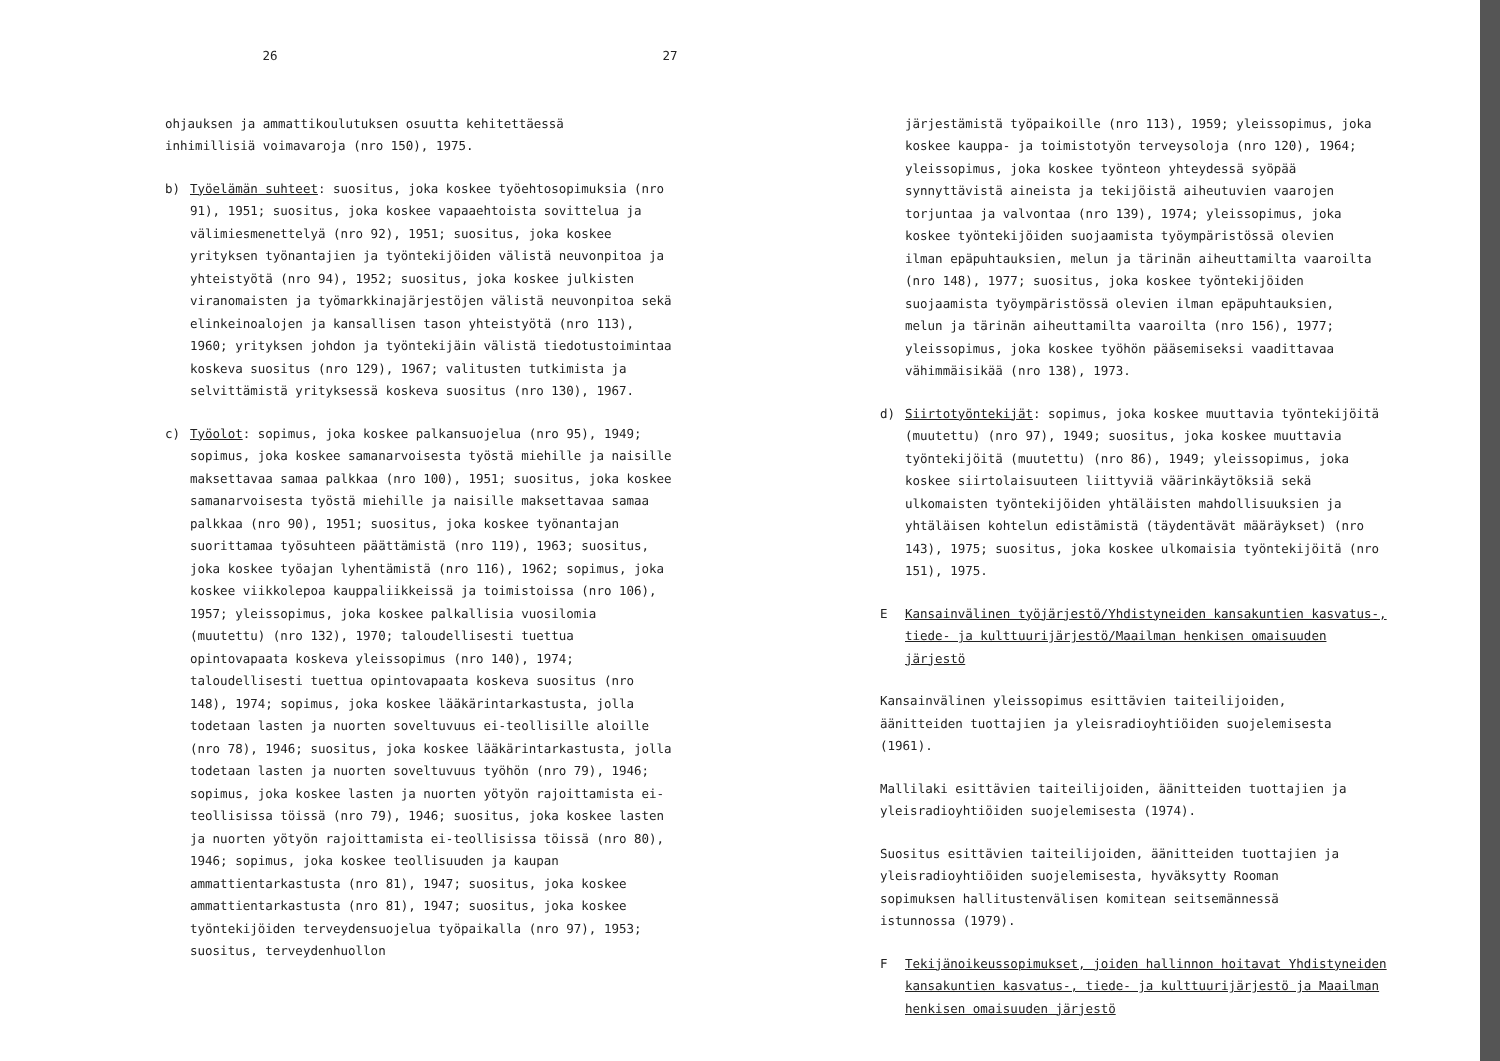26
ohjauksen ja ammattikoulutuksen osuutta kehitettäessä inhimillisiä voimavaroja (nro 150), 1975.
b) Työelämän suhteet: suositus, joka koskee työehtosopimuksia (nro 91), 1951; suositus, joka koskee vapaaehtoista sovittelua ja välimiesmenettelyä (nro 92), 1951; suositus, joka koskee yrityksen työnantajien ja työntekijöiden välistä neuvonpitoa ja yhteistyötä (nro 94), 1952; suositus, joka koskee julkisten viranomaisten ja työmarkkinajärjestöjen välistä neuvonpitoa sekä elinkeinoalojen ja kansallisen tason yhteistyötä (nro 113), 1960; yrityksen johdon ja työntekijäin välistä tiedotustoimintaa koskeva suositus (nro 129), 1967; valitusten tutkimista ja selvittämistä yrityksessä koskeva suositus (nro 130), 1967.
c) Työolot: sopimus, joka koskee palkansuojelua (nro 95), 1949; sopimus, joka koskee samanarvoisesta työstä miehille ja naisille maksettavaa samaa palkkaa (nro 100), 1951; suositus, joka koskee samanarvoisesta työstä miehille ja naisille maksettavaa samaa palkkaa (nro 90), 1951; suositus, joka koskee työnantajan suorittamaa työsuhteen päättämistä (nro 119), 1963; suositus, joka koskee työajan lyhentämistä (nro 116), 1962; sopimus, joka koskee viikkolepoa kauppaliikkeissä ja toimistoissa (nro 106), 1957; yleissopimus, joka koskee palkallisia vuosilomia (muutettu) (nro 132), 1970; taloudellisesti tuettua opintovapaata koskeva yleissopimus (nro 140), 1974; taloudellisesti tuettua opintovapaata koskeva suositus (nro 148), 1974; sopimus, joka koskee lääkärintarkastusta, jolla todetaan lasten ja nuorten soveltuvuus ei-teollisille aloille (nro 78), 1946; suositus, joka koskee lääkärintarkastusta, jolla todetaan lasten ja nuorten soveltuvuus työhön (nro 79), 1946; sopimus, joka koskee lasten ja nuorten yötyön rajoittamista ei-teollisissa töissä (nro 79), 1946; suositus, joka koskee lasten ja nuorten yötyön rajoittamista ei-teollisissa töissä (nro 80), 1946; sopimus, joka koskee teollisuuden ja kaupan ammattientarkastusta (nro 81), 1947; suositus, joka koskee ammattientarkastusta (nro 81), 1947; suositus, joka koskee työntekijöiden terveydensuojelua työpaikalla (nro 97), 1953; suositus, terveydenhuollon
27
järjestämistä työpaikoille (nro 113), 1959; yleissopimus, joka koskee kauppa- ja toimistotyön terveysoloja (nro 120), 1964; yleissopimus, joka koskee työnteon yhteydessä syöpää synnyttävistä aineista ja tekijöistä aiheutuvien vaarojen torjuntaa ja valvontaa (nro 139), 1974; yleissopimus, joka koskee työntekijöiden suojaamista työympäristössä olevien ilman epäpuhtauksien, melun ja tärinän aiheuttamilta vaaroilta (nro 148), 1977; suositus, joka koskee työntekijöiden suojaamista työympäristössä olevien ilman epäpuhtauksien, melun ja tärinän aiheuttamilta vaaroilta (nro 156), 1977; yleissopimus, joka koskee työhön pääsemiseksi vaadittavaa vähimmäisikää (nro 138), 1973.
d) Siirtotyöntekijät: sopimus, joka koskee muuttavia työntekijöitä (muutettu) (nro 97), 1949; suositus, joka koskee muuttavia työntekijöitä (muutettu) (nro 86), 1949; yleissopimus, joka koskee siirtolaisuuteen liittyviä väärinkäytöksiä sekä ulkomaisten työntekijöiden yhtäläisten mahdollisuuksien ja yhtäläisen kohtelun edistämistä (täydentävät määräykset) (nro 143), 1975; suositus, joka koskee ulkomaisia työntekijöitä (nro 151), 1975.
E Kansainvälinen työjärjestö/Yhdistyneiden kansakuntien kasvatus-, tiede- ja kulttuurijärjestö/Maailman henkisen omaisuuden järjestö
Kansainvälinen yleissopimus esittävien taiteilijoiden, äänitteiden tuottajien ja yleisradioyhtiöiden suojelemisesta (1961).
Mallilaki esittävien taiteilijoiden, äänitteiden tuottajien ja yleisradioyhtiöiden suojelemisesta (1974).
Suositus esittävien taiteilijoiden, äänitteiden tuottajien ja yleisradioyhtiöiden suojelemisesta, hyväksytty Rooman sopimuksen hallitustenvälisen komitean seitsemännessä istunnossa (1979).
F Tekijänoikeussopimukset, joiden hallinnon hoitavat Yhdistyneiden kansakuntien kasvatus-, tiede- ja kulttuurijärjestö ja Maailman henkisen omaisuuden järjestö